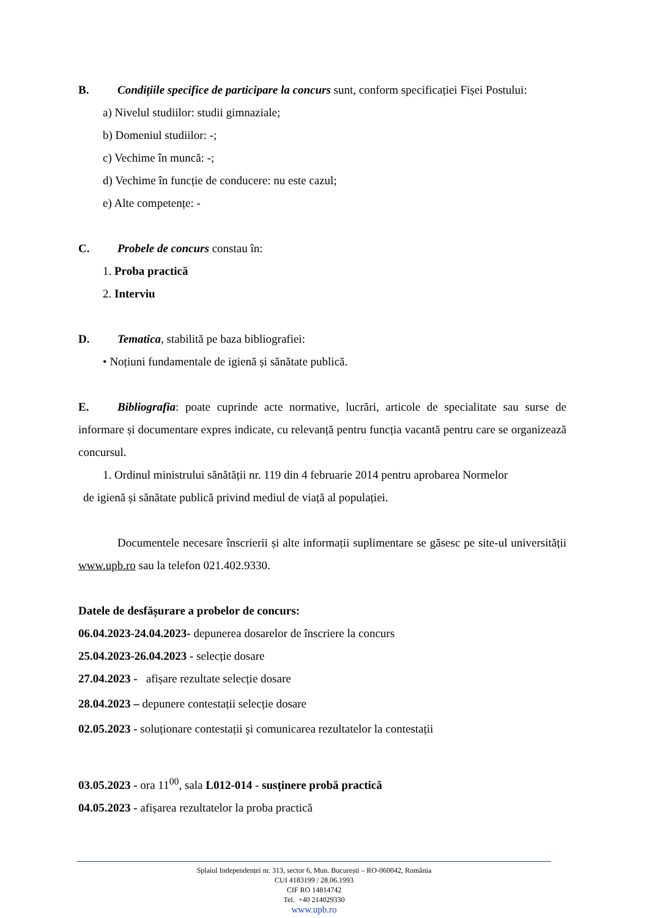B. Condițiile specifice de participare la concurs sunt, conform specificației Fișei Postului:
a) Nivelul studiilor: studii gimnaziale;
b) Domeniul studiilor: -;
c) Vechime în muncă: -;
d) Vechime în funcție de conducere: nu este cazul;
e) Alte competențe: -
C. Probele de concurs constau în:
1. Proba practică
2. Interviu
D. Tematica, stabilită pe baza bibliografiei:
• Noțiuni fundamentale de igienă și sănătate publică.
E. Bibliografia: poate cuprinde acte normative, lucrări, articole de specialitate sau surse de informare și documentare expres indicate, cu relevanță pentru funcția vacantă pentru care se organizează concursul.
1. Ordinul ministrului sănătății nr. 119 din 4 februarie 2014 pentru aprobarea Normelor
de igienă și sănătate publică privind mediul de viață al populației.
Documentele necesare înscrierii și alte informații suplimentare se găsesc pe site-ul universității www.upb.ro sau la telefon 021.402.9330.
Datele de desfășurare a probelor de concurs:
06.04.2023-24.04.2023- depunerea dosarelor de înscriere la concurs
25.04.2023-26.04.2023 - selecție dosare
27.04.2023 - afișare rezultate selecție dosare
28.04.2023 – depunere contestații selecție dosare
02.05.2023 - soluționare contestații și comunicarea rezultatelor la contestații
03.05.2023 - ora 11<sup>00</sup>, sala L012-014 - susținere probă practică
04.05.2023 - afișarea rezultatelor la proba practică
Splaiul Independenței nr. 313, sector 6, Mun. București – RO-060042, România
CUI 4183199 / 28.06.1993
CIF RO 14814742
Tel. +40 214029330
www.upb.ro